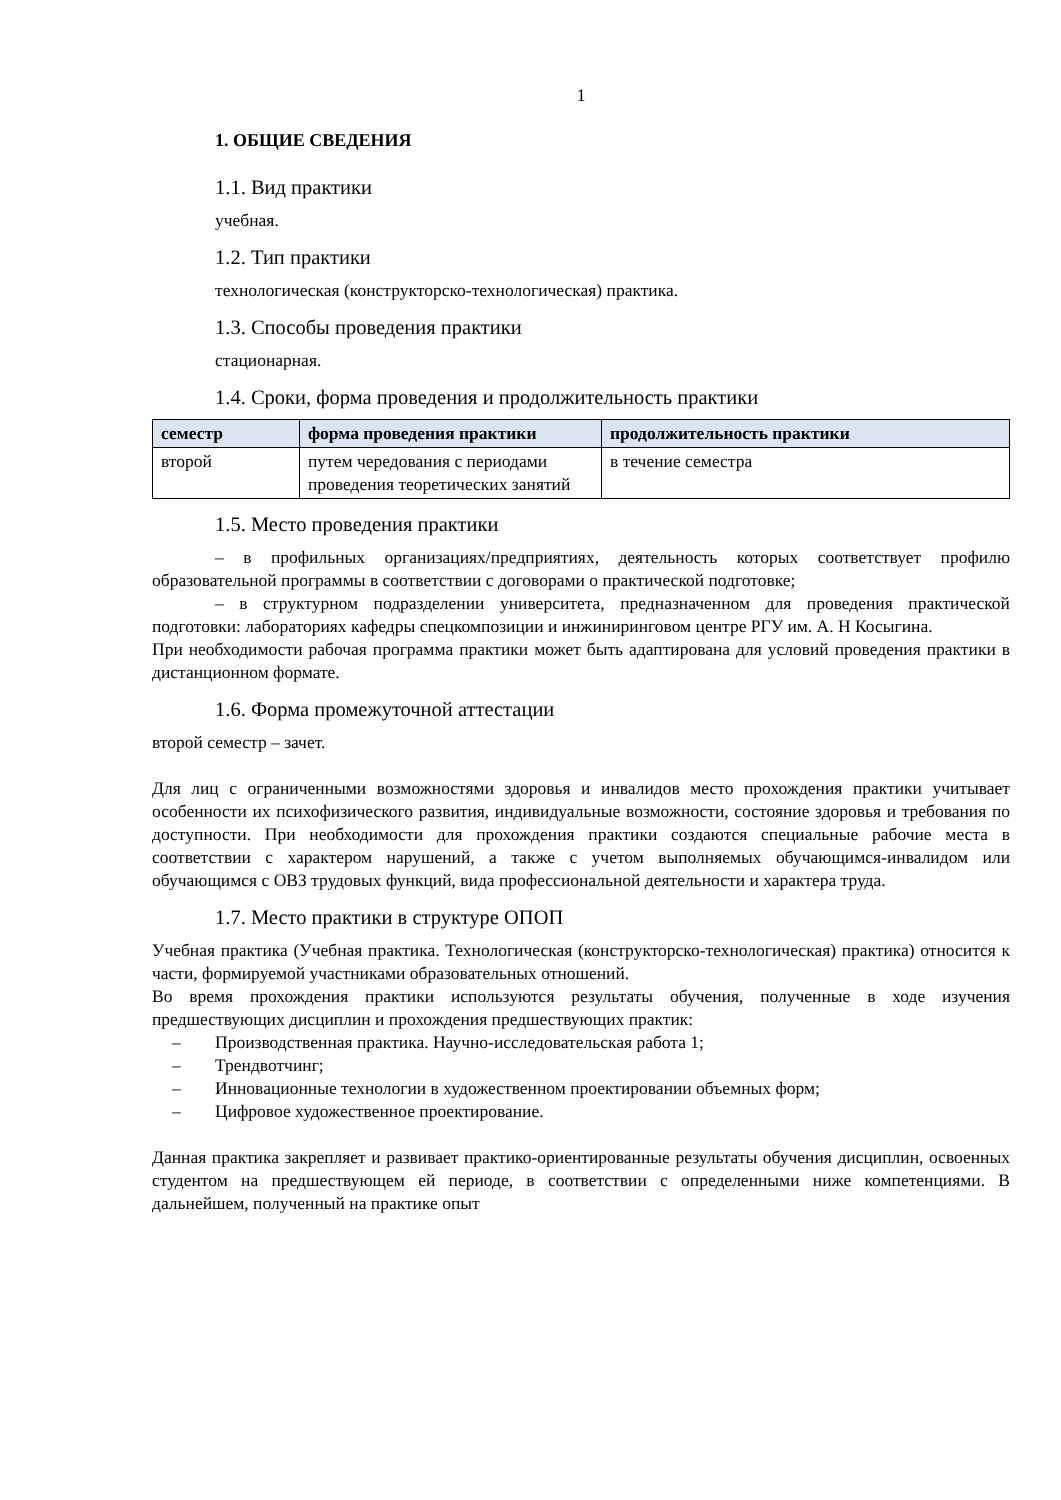1
1. ОБЩИЕ СВЕДЕНИЯ
1.1. Вид практики
учебная.
1.2. Тип практики
технологическая (конструкторско-технологическая) практика.
1.3. Способы проведения практики
стационарная.
1.4. Сроки, форма проведения и продолжительность практики
| семестр | форма проведения практики | продолжительность практики |
| --- | --- | --- |
| второй | путем чередования с периодами проведения теоретических занятий | в течение семестра |
1.5. Место проведения практики
– в профильных организациях/предприятиях, деятельность которых соответствует профилю образовательной программы в соответствии с договорами о практической подготовке;
– в структурном подразделении университета, предназначенном для проведения практической подготовки: лабораториях кафедры спецкомпозиции и инжиниринговом центре РГУ им. А. Н Косыгина.
При необходимости рабочая программа практики может быть адаптирована для условий проведения практики в дистанционном формате.
1.6. Форма промежуточной аттестации
второй семестр – зачет.
Для лиц с ограниченными возможностями здоровья и инвалидов место прохождения практики учитывает особенности их психофизического развития, индивидуальные возможности, состояние здоровья и требования по доступности. При необходимости для прохождения практики создаются специальные рабочие места в соответствии с характером нарушений, а также с учетом выполняемых обучающимся-инвалидом или обучающимся с ОВЗ трудовых функций, вида профессиональной деятельности и характера труда.
1.7. Место практики в структуре ОПОП
Учебная практика (Учебная практика. Технологическая (конструкторско-технологическая) практика) относится к части, формируемой участниками образовательных отношений.
Во время прохождения практики используются результаты обучения, полученные в ходе изучения предшествующих дисциплин и прохождения предшествующих практик:
– Производственная практика. Научно-исследовательская работа 1;
– Трендвотчинг;
– Инновационные технологии в художественном проектировании объемных форм;
– Цифровое художественное проектирование.
Данная практика закрепляет и развивает практико-ориентированные результаты обучения дисциплин, освоенных студентом на предшествующем ей периоде, в соответствии с определенными ниже компетенциями. В дальнейшем, полученный на практике опыт